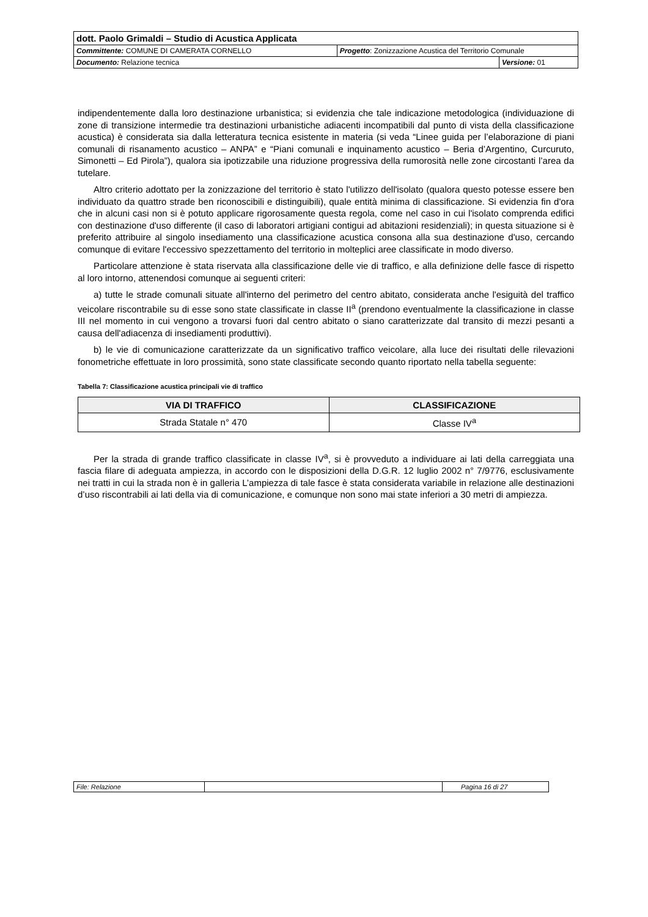| dott. Paolo Grimaldi – Studio di Acustica Applicata | | |
| Committente: COMUNE DI CAMERATA CORNELLO | Progetto : Zonizzazione Acustica del Territorio Comunale | |
| Documento: Relazione tecnica | | Versione: 01 |
indipendentemente dalla loro destinazione urbanistica; si evidenzia che tale indicazione metodologica (individuazione di zone di transizione intermedie tra destinazioni urbanistiche adiacenti incompatibili dal punto di vista della classificazione acustica) è considerata sia dalla letteratura tecnica esistente in materia (si veda “Linee guida per l’elaborazione di piani comunali di risanamento acustico – ANPA” e “Piani comunali e inquinamento acustico – Beria d’Argentino, Curcuruto, Simonetti – Ed Pirola”), qualora sia ipotizzabile una riduzione progressiva della rumorosità nelle zone circostanti l’area da tutelare.
Altro criterio adottato per la zonizzazione del territorio è stato l'utilizzo dell'isolato (qualora questo potesse essere ben individuato da quattro strade ben riconoscibili e distinguibili), quale entità minima di classificazione. Si evidenzia fin d'ora che in alcuni casi non si è potuto applicare rigorosamente questa regola, come nel caso in cui l'isolato comprenda edifici con destinazione d'uso differente (il caso di laboratori artigiani contigui ad abitazioni residenziali); in questa situazione si è preferito attribuire al singolo insediamento una classificazione acustica consona alla sua destinazione d'uso, cercando comunque di evitare l'eccessivo spezzettamento del territorio in molteplici aree classificate in modo diverso.
Particolare attenzione è stata riservata alla classificazione delle vie di traffico, e alla definizione delle fasce di rispetto al loro intorno, attenendosi comunque ai seguenti criteri:
a) tutte le strade comunali situate all'interno del perimetro del centro abitato, considerata anche l'esiguità del traffico veicolare riscontrabile su di esse sono state classificate in classe II<sup>a</sup> (prendono eventualmente la classificazione in classe III nel momento in cui vengono a trovarsi fuori dal centro abitato o siano caratterizzate dal transito di mezzi pesanti a causa dell'adiacenza di insediamenti produttivi).
b) le vie di comunicazione caratterizzate da un significativo traffico veicolare, alla luce dei risultati delle rilevazioni fonometriche effettuate in loro prossimità, sono state classificate secondo quanto riportato nella tabella seguente:
Tabella 7: Classificazione acustica principali vie di traffico
| VIA DI TRAFFICO | CLASSIFICAZIONE |
| --- | --- |
| Strada Statale n° 470 | Classe IV<sup>a</sup> |
Per la strada di grande traffico classificate in classe IV<sup>a</sup>, si è provveduto a individuare ai lati della carreggiata una fascia filare di adeguata ampiezza, in accordo con le disposizioni della D.G.R. 12 luglio 2002 n° 7/9776, esclusivamente nei tratti in cui la strada non è in galleria L’ampiezza di tale fasce è stata considerata variabile in relazione alle destinazioni d’uso riscontrabili ai lati della via di comunicazione, e comunque non sono mai state inferiori a 30 metri di ampiezza.
| File: Relazione | | Pagina 16 di 27 |